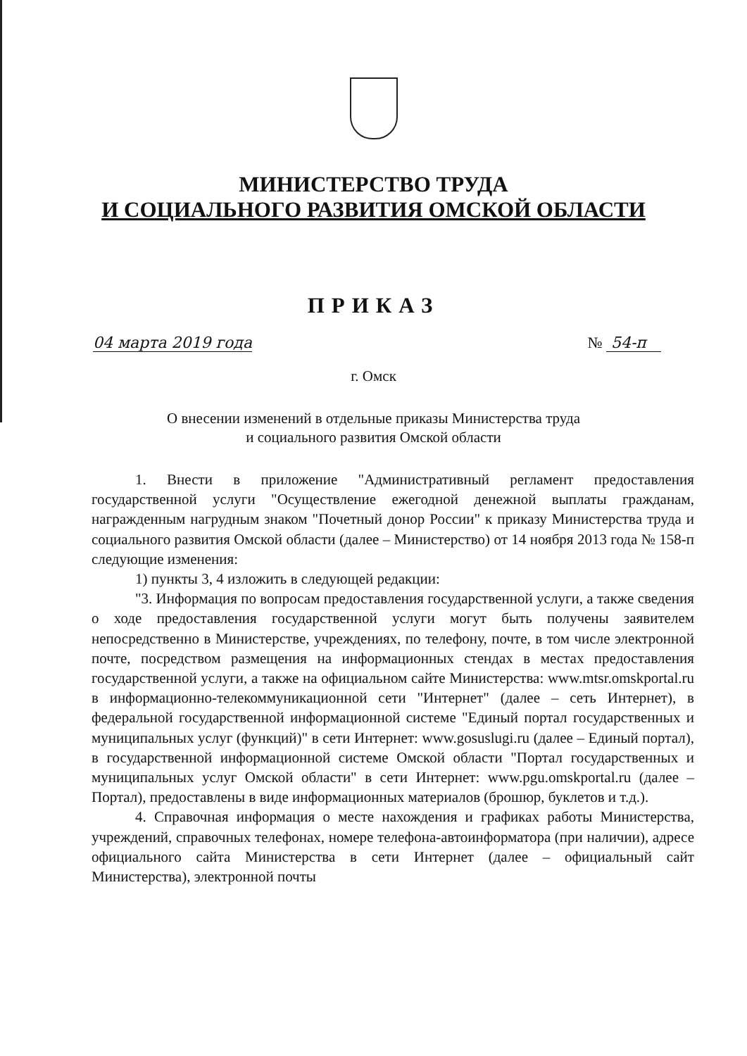МИНИСТЕРСТВО ТРУДА
И СОЦИАЛЬНОГО РАЗВИТИЯ ОМСКОЙ ОБЛАСТИ
ПРИКАЗ
04 марта 2019 года № 54-п
г. Омск
О внесении изменений в отдельные приказы Министерства труда
и социального развития Омской области
1. Внести в приложение "Административный регламент предоставления государственной услуги "Осуществление ежегодной денежной выплаты гражданам, награжденным нагрудным знаком "Почетный донор России" к приказу Министерства труда и социального развития Омской области (далее – Министерство) от 14 ноября 2013 года № 158-п следующие изменения:
1) пункты 3, 4 изложить в следующей редакции:
"3. Информация по вопросам предоставления государственной услуги, а также сведения о ходе предоставления государственной услуги могут быть получены заявителем непосредственно в Министерстве, учреждениях, по телефону, почте, в том числе электронной почте, посредством размещения на информационных стендах в местах предоставления государственной услуги, а также на официальном сайте Министерства: www.mtsr.omskportal.ru в информационно-телекоммуникационной сети "Интернет" (далее – сеть Интернет), в федеральной государственной информационной системе "Единый портал государственных и муниципальных услуг (функций)" в сети Интернет: www.gosuslugi.ru (далее – Единый портал), в государственной информационной системе Омской области "Портал государственных и муниципальных услуг Омской области" в сети Интернет: www.pgu.omskportal.ru (далее – Портал), предоставлены в виде информационных материалов (брошюр, буклетов и т.д.).
4. Справочная информация о месте нахождения и графиках работы Министерства, учреждений, справочных телефонах, номере телефона-автоинформатора (при наличии), адресе официального сайта Министерства в сети Интернет (далее – официальный сайт Министерства), электронной почты